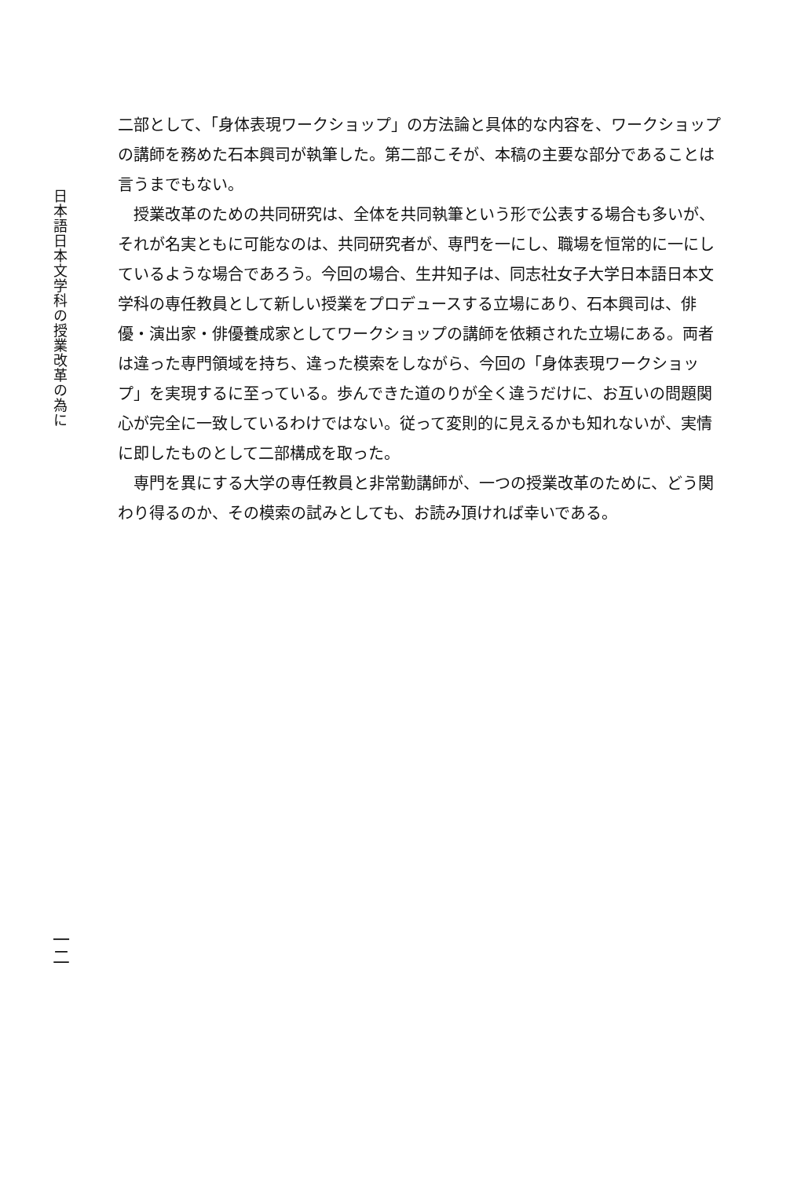日本語日本文学科の授業改革の為に
一二
二部として、「身体表現ワークショップ」の方法論と具体的な内容を、ワークショップの講師を務めた石本興司が執筆した。第二部こそが、本稿の主要な部分であることは言うまでもない。
授業改革のための共同研究は、全体を共同執筆という形で公表する場合も多いが、それが名実ともに可能なのは、共同研究者が、専門を一にし、職場を恒常的に一にしているような場合であろう。今回の場合、生井知子は、同志社女子大学日本語日本文学科の専任教員として新しい授業をプロデュースする立場にあり、石本興司は、俳優・演出家・俳優養成家としてワークショップの講師を依頼された立場にある。両者は違った専門領域を持ち、違った模索をしながら、今回の「身体表現ワークショップ」を実現するに至っている。歩んできた道のりが全く違うだけに、お互いの問題関心が完全に一致しているわけではない。従って変則的に見えるかも知れないが、実情に即したものとして二部構成を取った。
専門を異にする大学の専任教員と非常勤講師が、一つの授業改革のために、どう関わり得るのか、その模索の試みとしても、お読み頂ければ幸いである。